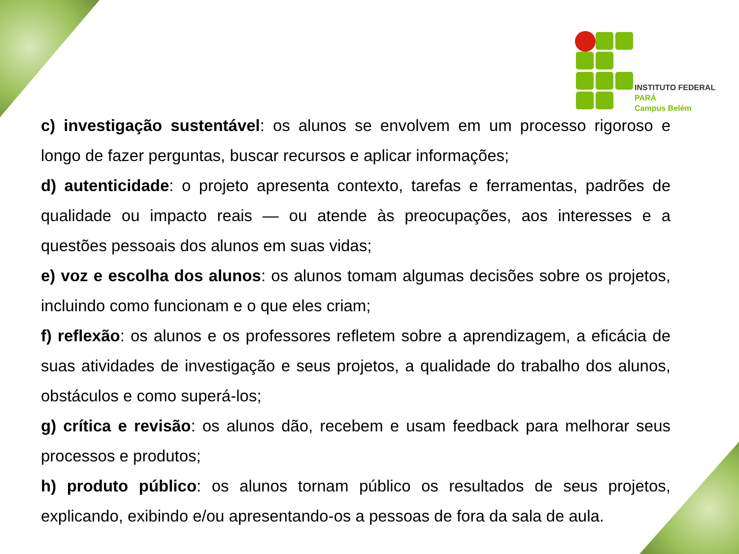INSTITUTO FEDERAL
PARÁ
Campus Belém
c) investigação sustentável: os alunos se envolvem em um processo rigoroso e longo de fazer perguntas, buscar recursos e aplicar informações;
d) autenticidade: o projeto apresenta contexto, tarefas e ferramentas, padrões de qualidade ou impacto reais — ou atende às preocupações, aos interesses e a questões pessoais dos alunos em suas vidas;
e) voz e escolha dos alunos: os alunos tomam algumas decisões sobre os projetos, incluindo como funcionam e o que eles criam;
f) reflexão: os alunos e os professores refletem sobre a aprendizagem, a eficácia de suas atividades de investigação e seus projetos, a qualidade do trabalho dos alunos, obstáculos e como superá-los;
g) crítica e revisão: os alunos dão, recebem e usam feedback para melhorar seus processos e produtos;
h) produto público: os alunos tornam público os resultados de seus projetos, explicando, exibindo e/ou apresentando-os a pessoas de fora da sala de aula.